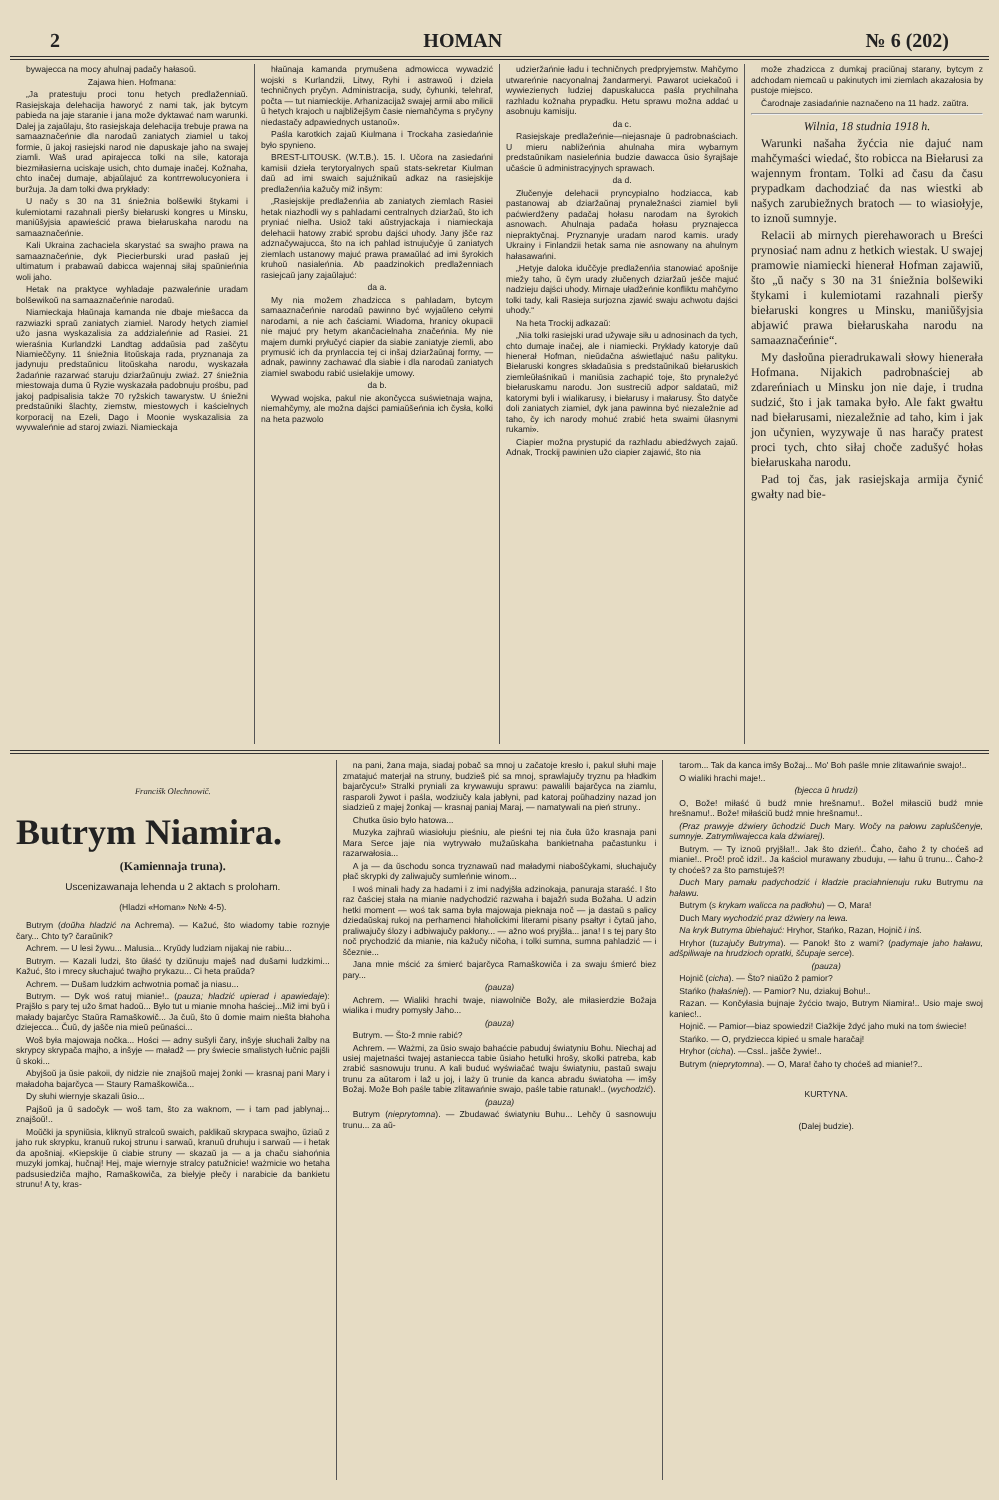2 HOMAN № 6 (202)
bywajecca na mocy ahulnaj padačy hałasoŭ.
Zajawa hien. Hofmana:
„Ja pratestuju proci tonu hetych predlaženniaŭ. Rasiejskaja delehacija haworyć z nami tak, jak bytcym pabieda na jaje staranie i jana može dyktawać nam warunki. Dalej ja zajaŭlaju, što rasiejskaja delehacija trebuje prawa na samaaznačeńnie dla narodaŭ zaniatych ziamiel u takoj formie, ŭ jakoj rasiejski narod nie dapuskaje jaho na swajej ziamli. Waš urad apirajecca tolki na sile, katoraja biezmiłasierna uciskaje usich, chto dumaje inačej. Kožnaha, chto inačej dumaje, abjaŭlajuć za kontrrewolucyoniera i buržuja. Ja dam tolki dwa prykłady:
U načy s 30 na 31 śniežnia bolšewiki štykami i kulemiotami razahnali pieršy biełaruski kongres u Minsku, maniŭšyjsia apawieścić prawa biełaruskaha narodu na samaaznačeńnie.
Kali Ukraina zachaciela skarystać sa swajho prawa na samaaznačeńnie, dyk Piecierburski urad pasłaŭ jej ultimatum i prabawaŭ dabicca wajennaj siłaj spaŭnieńnia woli jaho.
Hetak na praktyce wyhladaje pazwaleńnie uradam bolšewikoŭ na samaaznačeńnie narodaŭ.
Niamieckaja hłaŭnaja kamanda nie dbaje mieŝacca da razwiazki spraŭ zaniatych ziamiel. Narody hetych ziamiel užo jasna wyskazalisia za addzialeńnie ad Rasiei. 21 wieraśnia Kurlandzki Landtag addaŭsia pad zaščytu Niamieččyny. 11 śniežnia litoŭskaja rada, pryznanaja za jadynuju predstaŭnicu litoŭskaha narodu, wyskazała žadańnie razarwać staruju dziaržaŭnuju zwiaź. 27 śniežnia miestowaja duma ŭ Ryzie wyskazała padobnuju prośbu, pad jakoj padpisalisia także 70 ryžskich tawarystw. U śniežni predstaŭniki šlachty, ziemstw, miestowych i kaścielnych korporacij na Ezeli, Dago i Moonie wyskazalisia za wyvwaleńnie ad staroj zwiazi. Niamieckaja
hłaŭnaja kamanda prymušena admowicca wywadzić wojski s Kurlandzii, Litwy, Ryhi i astrawoŭ i dzieła techničnych pryčyn. Administracija, sudy, čyhunki, telehraf, počta — tut niamieckije. Arhanizacijaž swajej armii abo milicii ŭ hetych krajoch u najbližejšym časie niemahčyma s pryčyny niedastačy adpawiednych ustanoŭ».
Paśla karotkich zajaŭ Kiulmana i Trockaha zasiedańnie było spynieno.
BREST-LITOUSK. (W.T.B.). 15. I. Učora na zasiedańni kamisii dzieła terytoryalnych spaŭ stats-sekretar Kiulman daŭ ad imi swaich sajuźnikaŭ adkaz na rasiejskije predlaženńia kažučy miž inšym:
„Rasiejskije predlaženńia ab zaniatych ziemlach Rasiei hetak niazhodli wy s pahladami centralnych dziaržaŭ, što ich pryniać nielha. Usiož taki aŭstryjackaja i niamieckaja delehacii hatowy zrabić sprobu dajści uhody. Jany jšče raz adznačywajucca, što na ich pahlad istnujučyje ŭ zaniatych ziemlach ustanowy majuć prawa praмаŭlać ad imi šyrokich kruhoŭ nasialeńnia. Ab paadzinokich predlaženniach rasiejcaŭ jany zajaŭlajuć:
da a.
My nia možem zhadzicca s pahladam, bytcym samaaznačeńnie narodaŭ pawinno być wyjaŭleno cełymi narodami, a nie ach čaściami. Wiadoma, hranicy okupacii nie majuć pry hetym akančacielnaha značeńnia. My nie majem dumki pryłučyć ciapier da siabie zaniatyje ziemli, abo prymusić ich da prynlaccia tej ci inšaj dziaržaŭnaj formy, — adnak, pawinny zachawać dla siabie i dla narodaŭ zaniatych ziamiel swabodu rabić usielakije umowy.
da b.
Wywad wojska, pakul nie akončycca suświetnaja wajna, niemahčymy, ale možna dajści pamiaŭšeńnia ich čysła, kolki na heta pazwolo
udzieržańnie ładu i techničnych predpryjemstw. Mahčymo utwareńnie nacyonalnaj žandarmeryi. Pawarot uciekačoŭ i wywiezienych ludziej dapuskalucca paśla prychilnaha razhladu kožnaha prypadku. Hetu sprawu možna addać u asobnuju kamisiju.
da c.
Rasiejskaje predlažeńnie—niejasnaje ŭ padrobnaściach. U mieru nabližeńnia ahulnaha mira wybarnym predstaŭnikam nasieleńnia budzie dawacca ŭsio šyrajšaje učaście ŭ administracyjnych sprawach.
da d.
Złučenyje delehacii pryncypialno hodziacca, kab pastanowaj ab dziaržaŭnaj prynaležnaści ziamiel byli paćwierdženy padačaj hołasu narodam na šyrokich asnowach. Ahulnaja padača hołasu pryznajecca niepraktyčnaj. Pryznanyje uradam narod kamis. urady Ukrainy i Finlandzii hetak sama nie asnowany na ahulnym hałasawańni.
„Hetyje daloka iduččyje predlaženńia stanowiać apošnije miežy taho, ŭ čym urady złučenych dziaržaŭ jeśče majuć nadzieju dajści uhody. Mirnaje uładžeńnie konfliktu mahčymo tolki tady, kali Rasieja surjozna zjawić swaju achwotu dajści uhody.“
Na heta Trockij adkazaŭ:
„Nia tolki rasiejski urad užywaje siłu u adnosinach da tych, chto dumaje inačej, ale i niamiecki. Prykłady katoryje daŭ hienerał Hofman, nieŭdačna aświetlajuć našu palityku. Biełaruski kongres składaŭsia s predstaŭnikaŭ biełaruskich ziemleŭłaśnikaŭ i maniŭsia zachapić toje, što prynaležyć biełaruskamu narodu. Jon sustreciŭ adpor saldataŭ, miž katorymi byli i wialikarusy, i biełarusy i małarusy. Što datyče doli zaniatych ziamiel, dyk jana pawinna być niezaležnie ad taho, čy ich narody mohuć zrabić heta swaimi ŭłasnymi rukami».
Ciapier možna prystupić da razhladu abiedźwych zajaŭ. Adnak, Trockij pawinien užo ciapier zajawić, što nia
može zhadzicca z dumkaj praciŭnaj starany, bytcym z adchodam niemcaŭ u pakinutych imi ziemlach akazałosia by pustoje miejsco.
Čarodnaje zasiadańnie naznačeno na 11 hadz. zaŭtra.
Wilnia, 18 studnia 1918 h.
Warunki našaha žyćcia nie dajuć nam mahčymaści wiedać, što robicca na Biełarusi za wajennym frontam. Tolki ad času da času prypadkam dachodziać da nas wiestki ab našych zarubiežnych bratoch — to wiasiołyje, to iznoŭ sumnyje.
Relacii ab mirnych pierehaworach u Breści prynosiać nam adnu z hetkich wiestak. U swajej pramowie niamiecki hienerał Hofman zajawiŭ, što „ŭ načy s 30 na 31 śniežnia bolšewiki štykami i kulemiotami razahnali pieršy biełaruski kongres u Minsku, maniŭšyjsia abjawić prawa biełaruskaha narodu na samaaznačeńnie“.
My dasłoŭna pieradrukawali słowy hienerała Hofmana. Nijakich padrobnaściej ab zdareńniach u Minsku jon nie daje, i trudna sudzić, što i jak tamaka było. Ale fakt gwałtu nad biełarusami, niezaležnie ad taho, kim i jak jon učynien, wyzywaje ŭ nas haračy pratest proci tych, chto siłaj choče zadušyć hołas biełaruskaha narodu.
Pad toj čas, jak rasiejskaja armija čynić gwałty nad bie-
Franciŝk Olechnowič.
Butrym Niamira.
(Kamiennaja truna).
Uscenizawanaja lehenda u 2 aktach s prolоham.
(Hladzi «Homan» №№ 4-5).
Butrym (doŭha hladzić na Achrema). — Kažuć, što wiadomy tabie roznyje čary... Chto ty? čaraŭnik?
Achrem. — U lesi žywu... Malusia... Kryŭdy ludziam nijakaj nie rabiu...
Butrym. — Kazali ludzi, što ŭłaść ty dziŭnuju maješ nad dušami ludzkimi... Kažuć, što i mrecy słuchajuć twajho prykazu... Ci heta praŭda?
Achrem. — Dušam ludzkim achwotnia pomač ja niasu...
Butrym. — Dyk woś ratuj mianie!.. (pauza; hladzić upierad i apawiedaje): Prajšło s pary tej užo šmat hadoŭ... Było tut u mianie mnoha haściej...Miž imi byŭ i małady bajarčyc Staŭra Ramaškowič... Ja čuŭ, što ŭ domie maim nieŝta błahoha dziejecca... Čuŭ, dy jašče nia mieŭ peŭnaści...
Woš była majowaja nočka... Hości — adny sušyli čary, inšyje słuchali žalby na skrypcy skrypača majho, a inšyje — maładž — pry świecie smalistych łučnic pajšli ŭ skoki...
Abyjšoŭ ja ŭsie pakoii, dy nidzie nie znajšoŭ majej žonki — krasnaj pani Mary i maładoha bajarčyca — Staury Ramaškowiča...
Dy słuhi wiernyje skazali ŭsio...
Pajšoŭ ja ŭ sadočyk — woš tam, što za waknom, — i tam pad jablynaj... znajšoŭ!..
Moŭčki ja spyniŭsia, kliknyŭ stralcoŭ swaich, paklikaŭ skrypaca swajho, ŭziaŭ z jaho ruk skrypku, kranuŭ rukoj strunu i sarwaŭ, kranuŭ druhuju i sarwaŭ — i hetak da apošniaj. «Kiepskije ŭ ciabie struny — skazaŭ ja — a ja chaču siahońnia muzyki jomkaj, hučnaj! Hej, maje wiernyje stralcy patužnicie! ważmicie wo hetaha padsusiedziča majho, Ramaškowiča, za biełyje płečy i narabicie da bankietu strunu! A ty, kras-
na pani, žana maja, siadaj pobač sa mnoj u začatoje kresło i, pakul słuhi maje zmatajuć materjał na struny, budzieš pić sa mnoj, sprawlajučy tryznu pa hładkim bajarčycu!» Stralki pryniali za krywawuju sprawu: pawalili bajarčyca na ziamlu, rasparoli žywot i paśla, wodziučy kala jabłyni, pad katoraj poŭhadziny nazad jon siadzieŭ z majej žonkaj — krasnaj panіaj Maraj, — namatywali na pień struny..
Chutka ŭsio było hatowa...
Muzyka zajhraŭ wiasiołuju pieśniu, ale pieśni tej nia čuła ŭžo krasnaja pani Mara Serce jaje nia wytrywało mužaŭskaha bankietnaha pačastunku i razarwałosia...
A ja — da ŭschodu sonca tryznawaŭ nad maładymi niaboščykami, słuchajučy płač skrypki dy zaliwajučy sumleńnie winom...
I woś minali hady za hadami i z imi nadyjšła adzinokaja, panuraja staraść. I što raz čaściej stała na mianie nadychodzić razwaha i bajažń suda Božaha. U adzin hetki moment — woś tak sama była majowaja pieknaja noč — ja dastaŭ s palicy dziedaŭskaj rukoj na perhamenci hłaholickimi literami pisany psałtyr i čytaŭ jaho, praliwajučy ślozy i adbiwajučy pakłony... — ažno woś pryjšła... jana! I s tej pary što noč prychodzić da mianie, nia kažučy ničoha, i tolki sumna, sumna pahladzić — i ščeznie...
Jana mnie mścić za śmierć bajarčyca Ramaškowiča i za swaju śmierć biez pary...
(pauza)
Achrem. — Wialiki hrachi twaje, niawolniče Božy, ale miłasierdzie Božaja wialika i mudry pomysły Jaho...
(pauza)
Butrym. — Što-ž mnie rabić?
Achrem. — Ważmi, za ŭsio swajo bahaćcie pabuduj światyniu Bohu. Niechaj ad usiej majetnaści twajej astaniecca tabie ŭsiaho hetulki hrošy, skolki patreba, kab zrabić sasnowuju trunu. A kali buduć wyświačać twaju światyniu, pastaŭ swaju trunu za aŭtarom i laž u joj, i laży ŭ trunie da kanca abradu światoha — imšy Božaj. Može Boh paśle tabie zlitawańnie swajo, paśle tabie ratunak!.. (wychodzić).
(pauza)
Butrym (nieprytomna). — Zbudawać światyniu Buhu... Lehčy ŭ sasnowuju trunu... za aŭ-
tarom... Tak da kanca imšy Božaj... Mo' Boh paśle mnie zlitawańnie swajo!..
O wialiki hrachi maje!..
(bjecca ŭ hrudzi)
O, Bože! miłaść ŭ budź mnie hrešnamu!.. Božel miłasciŭ budź mnie hrešnamu!.. Bože! miłaściŭ budź mnie hrešnamu!..
(Praz prawyje dźwiery ŭchodzić Duch Mary. Wočy na pałowu zapluščenyje, sumnyje. Zatrymliwajecca kala dźwiarej).
Butrym. — Ty iznoŭ pryjšła!!.. Jak što dzień!.. Čaho, čaho ž ty choćeš ad mianie!.. Proč! proč idzi!.. Ja kaściol murawany zbuduju, — łahu ŭ trunu... Čaho-ž ty choćeš? za što pamstuješ?!
Duch Mary pamału padychodzić i kładzie praciahnienuju ruku Butrymu na haławu.
Butrym (s krykam walicca na padłohu) — O, Mara!
Duch Mary wychodzić praz dźwiery na lewa.
Na kryk Butryma ŭbiehajuć: Hryhor, Stańko, Razan, Hojnič i inš.
Hryhor (tuzajučy Butryma). — Panok! što z wami? (padymaje jaho haławu, adšpiliwaje na hrudzioch opratki, ščupaje serce).
(pauza)
Hojnič (cicha). — Što? niaŭžo ž pamior?
Stańko (hałaśniej). — Pamior? Nu, dziakuj Bohu!..
Razan. — Končyłasia bujnaje žyćcio twajo, Butrym Niamira!.. Usio maje swoj kaniec!..
Hojnič. — Pamior—biaz spowiedzi! Ciažkije ždуć jaho muki na tom świecie!
Stańko. — O, prydziecca kipieć u smale haračaj!
Hryhor (cicha). —Cssl.. jašče žywie!..
Butrym (nieprytomna). — O, Mara! čaho ty choćeš ad mianie!?..
KURTYNA.
(Dalej budzie).